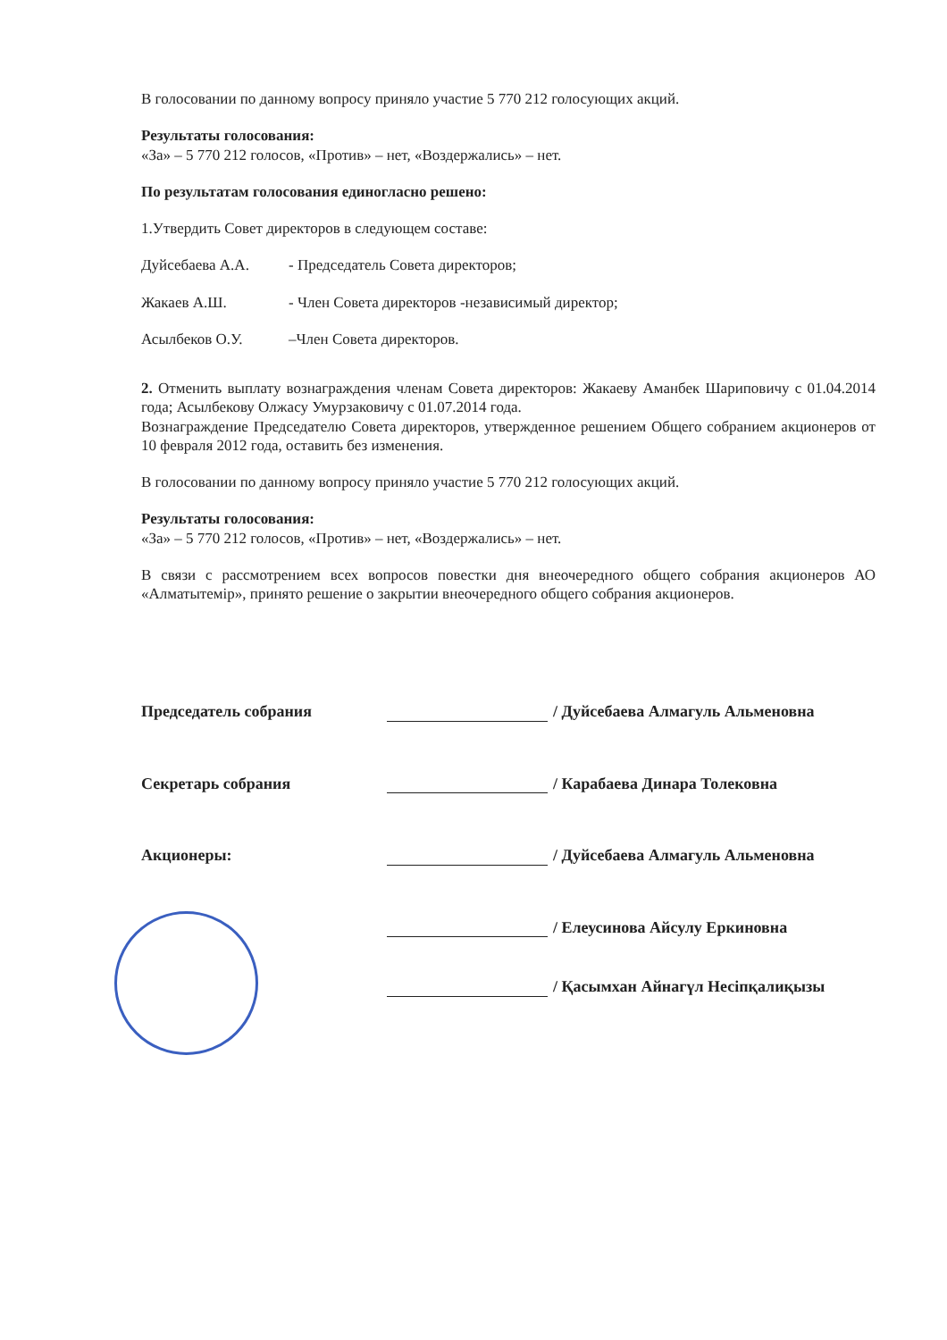В голосовании по данному вопросу приняло участие 5 770 212 голосующих акций.
Результаты голосования:
«За» – 5 770 212 голосов, «Против» – нет, «Воздержались» – нет.
По результатам голосования единогласно решено:
1.Утвердить Совет директоров в следующем составе:
Дуйсебаева А.А. - Председатель Совета директоров;
Жакаев А.Ш. - Член Совета директоров -независимый директор;
Асылбеков О.У. –Член Совета директоров.
2. Отменить выплату вознаграждения членам Совета директоров: Жакаеву Аманбек Шариповичу с 01.04.2014 года; Асылбекову Олжасу Умурзаковичу с 01.07.2014 года.
Вознаграждение Председателю Совета директоров, утвержденное решением Общего собранием акционеров от 10 февраля 2012 года, оставить без изменения.
В голосовании по данному вопросу приняло участие 5 770 212 голосующих акций.
Результаты голосования:
«За» – 5 770 212 голосов, «Против» – нет, «Воздержались» – нет.
В связи с рассмотрением всех вопросов повестки дня внеочередного общего собрания акционеров АО «Алматытемір», принято решение о закрытии внеочередного общего собрания акционеров.
Председатель собрания / Дуйсебаева Алмагуль Альменовна
Секретарь собрания / Карабаева Динара Толековна
Акционеры: / Дуйсебаева Алмагуль Альменовна
/ Елеусинова Айсулу Еркиновна
/ Қасымхан Айнагүл Несіпқалиқызы